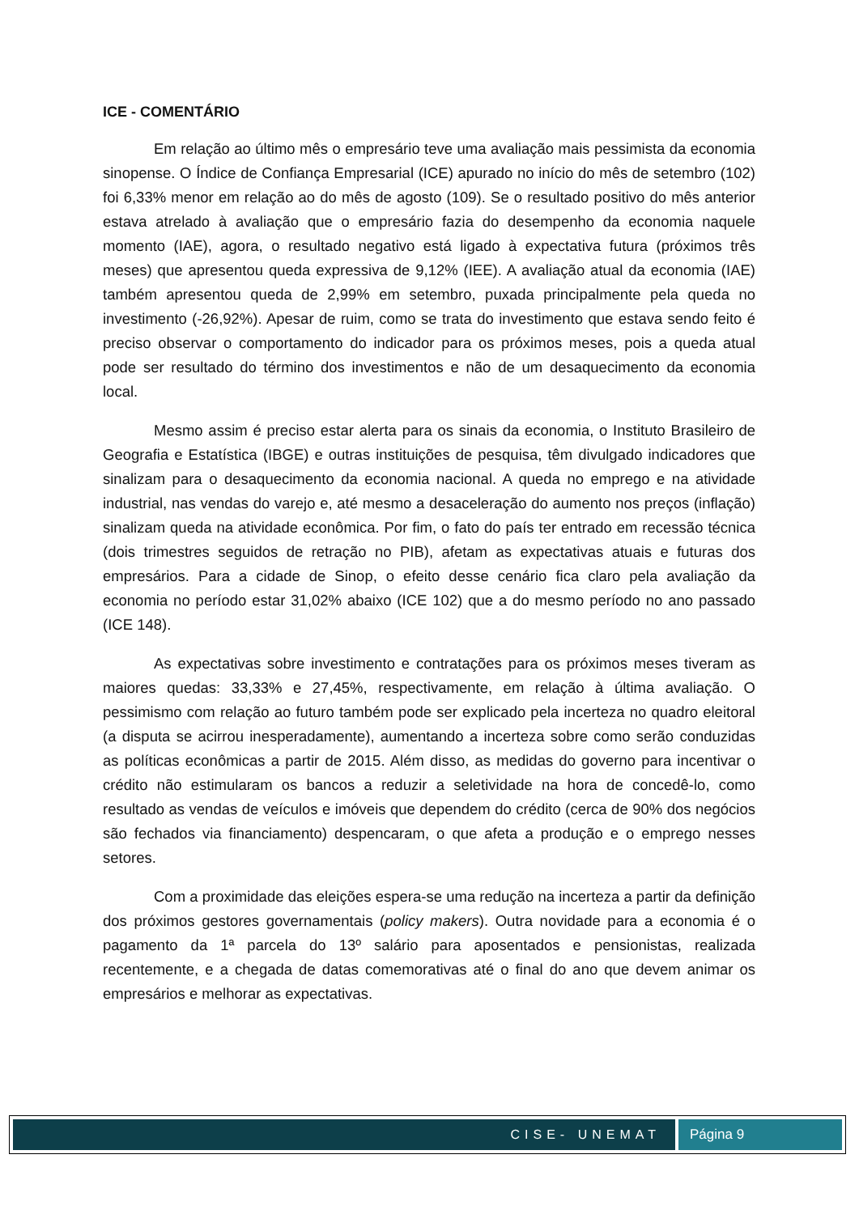ICE - COMENTÁRIO
Em relação ao último mês o empresário teve uma avaliação mais pessimista da economia sinopense. O Índice de Confiança Empresarial (ICE) apurado no início do mês de setembro (102) foi 6,33% menor em relação ao do mês de agosto (109). Se o resultado positivo do mês anterior estava atrelado à avaliação que o empresário fazia do desempenho da economia naquele momento (IAE), agora, o resultado negativo está ligado à expectativa futura (próximos três meses) que apresentou queda expressiva de 9,12% (IEE). A avaliação atual da economia (IAE) também apresentou queda de 2,99% em setembro, puxada principalmente pela queda no investimento (-26,92%). Apesar de ruim, como se trata do investimento que estava sendo feito é preciso observar o comportamento do indicador para os próximos meses, pois a queda atual pode ser resultado do término dos investimentos e não de um desaquecimento da economia local.
Mesmo assim é preciso estar alerta para os sinais da economia, o Instituto Brasileiro de Geografia e Estatística (IBGE) e outras instituições de pesquisa, têm divulgado indicadores que sinalizam para o desaquecimento da economia nacional. A queda no emprego e na atividade industrial, nas vendas do varejo e, até mesmo a desaceleração do aumento nos preços (inflação) sinalizam queda na atividade econômica. Por fim, o fato do país ter entrado em recessão técnica (dois trimestres seguidos de retração no PIB), afetam as expectativas atuais e futuras dos empresários. Para a cidade de Sinop, o efeito desse cenário fica claro pela avaliação da economia no período estar 31,02% abaixo (ICE 102) que a do mesmo período no ano passado (ICE 148).
As expectativas sobre investimento e contratações para os próximos meses tiveram as maiores quedas: 33,33% e 27,45%, respectivamente, em relação à última avaliação. O pessimismo com relação ao futuro também pode ser explicado pela incerteza no quadro eleitoral (a disputa se acirrou inesperadamente), aumentando a incerteza sobre como serão conduzidas as políticas econômicas a partir de 2015. Além disso, as medidas do governo para incentivar o crédito não estimularam os bancos a reduzir a seletividade na hora de concedê-lo, como resultado as vendas de veículos e imóveis que dependem do crédito (cerca de 90% dos negócios são fechados via financiamento) despencaram, o que afeta a produção e o emprego nesses setores.
Com a proximidade das eleições espera-se uma redução na incerteza a partir da definição dos próximos gestores governamentais (policy makers). Outra novidade para a economia é o pagamento da 1ª parcela do 13º salário para aposentados e pensionistas, realizada recentemente, e a chegada de datas comemorativas até o final do ano que devem animar os empresários e melhorar as expectativas.
CISE- UNEMAT Página 9